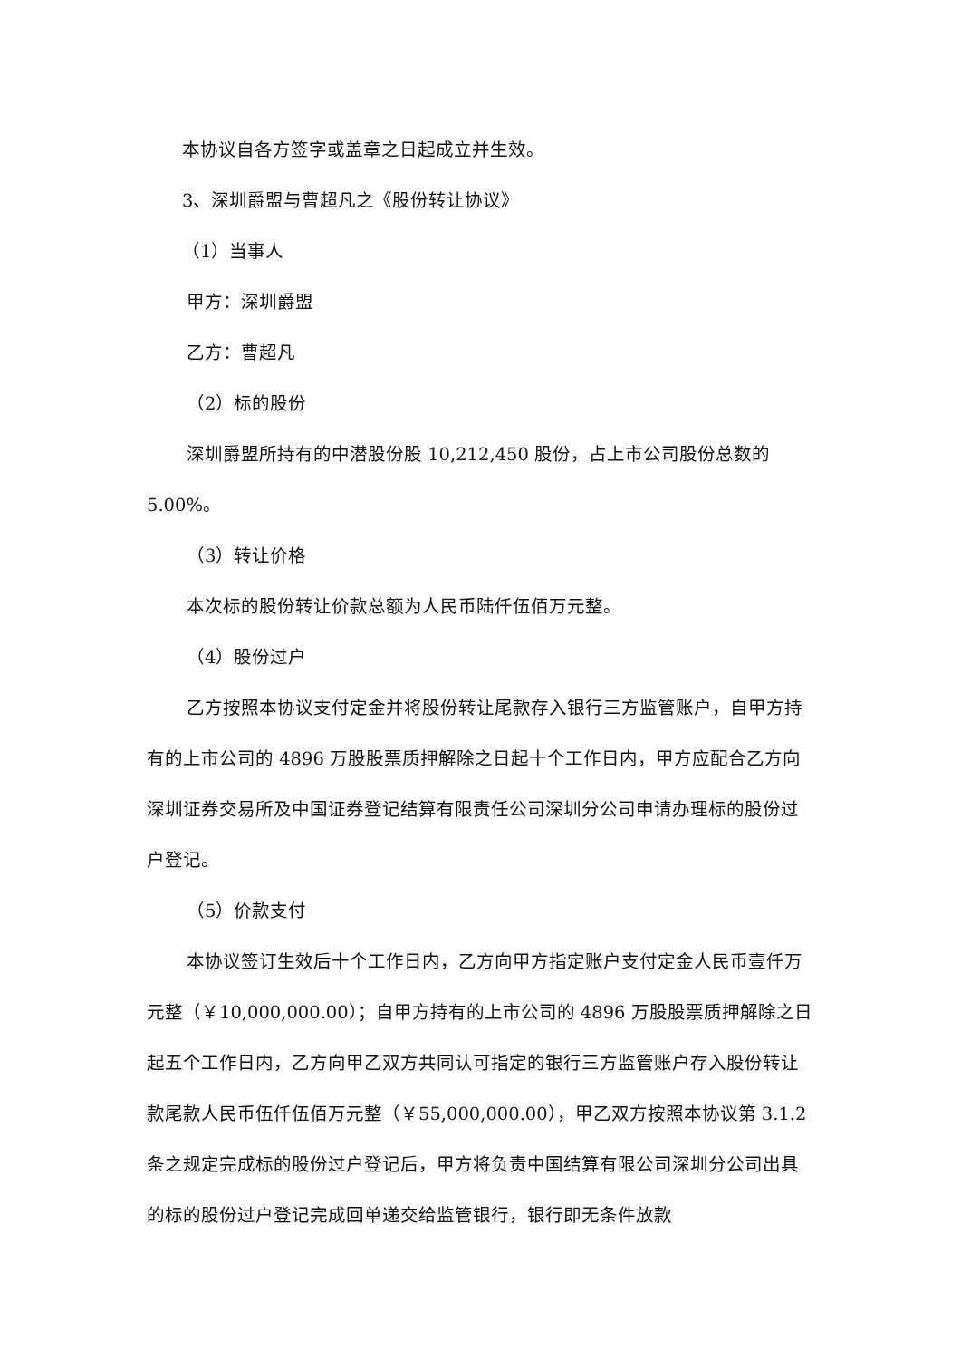本协议自各方签字或盖章之日起成立并生效。
3、深圳爵盟与曹超凡之《股份转让协议》
（1）当事人
甲方：深圳爵盟
乙方：曹超凡
（2）标的股份
深圳爵盟所持有的中潜股份股 10,212,450 股份，占上市公司股份总数的 5.00%。
（3）转让价格
本次标的股份转让价款总额为人民币陆仟伍佰万元整。
（4）股份过户
乙方按照本协议支付定金并将股份转让尾款存入银行三方监管账户，自甲方持有的上市公司的 4896 万股股票质押解除之日起十个工作日内，甲方应配合乙方向深圳证券交易所及中国证券登记结算有限责任公司深圳分公司申请办理标的股份过户登记。
（5）价款支付
本协议签订生效后十个工作日内，乙方向甲方指定账户支付定金人民币壹仟万元整（￥10,000,000.00）；自甲方持有的上市公司的 4896 万股股票质押解除之日起五个工作日内，乙方向甲乙双方共同认可指定的银行三方监管账户存入股份转让款尾款人民币伍仟伍佰万元整（￥55,000,000.00），甲乙双方按照本协议第 3.1.2 条之规定完成标的股份过户登记后，甲方将负责中国结算有限公司深圳分公司出具的标的股份过户登记完成回单递交给监管银行，银行即无条件放款